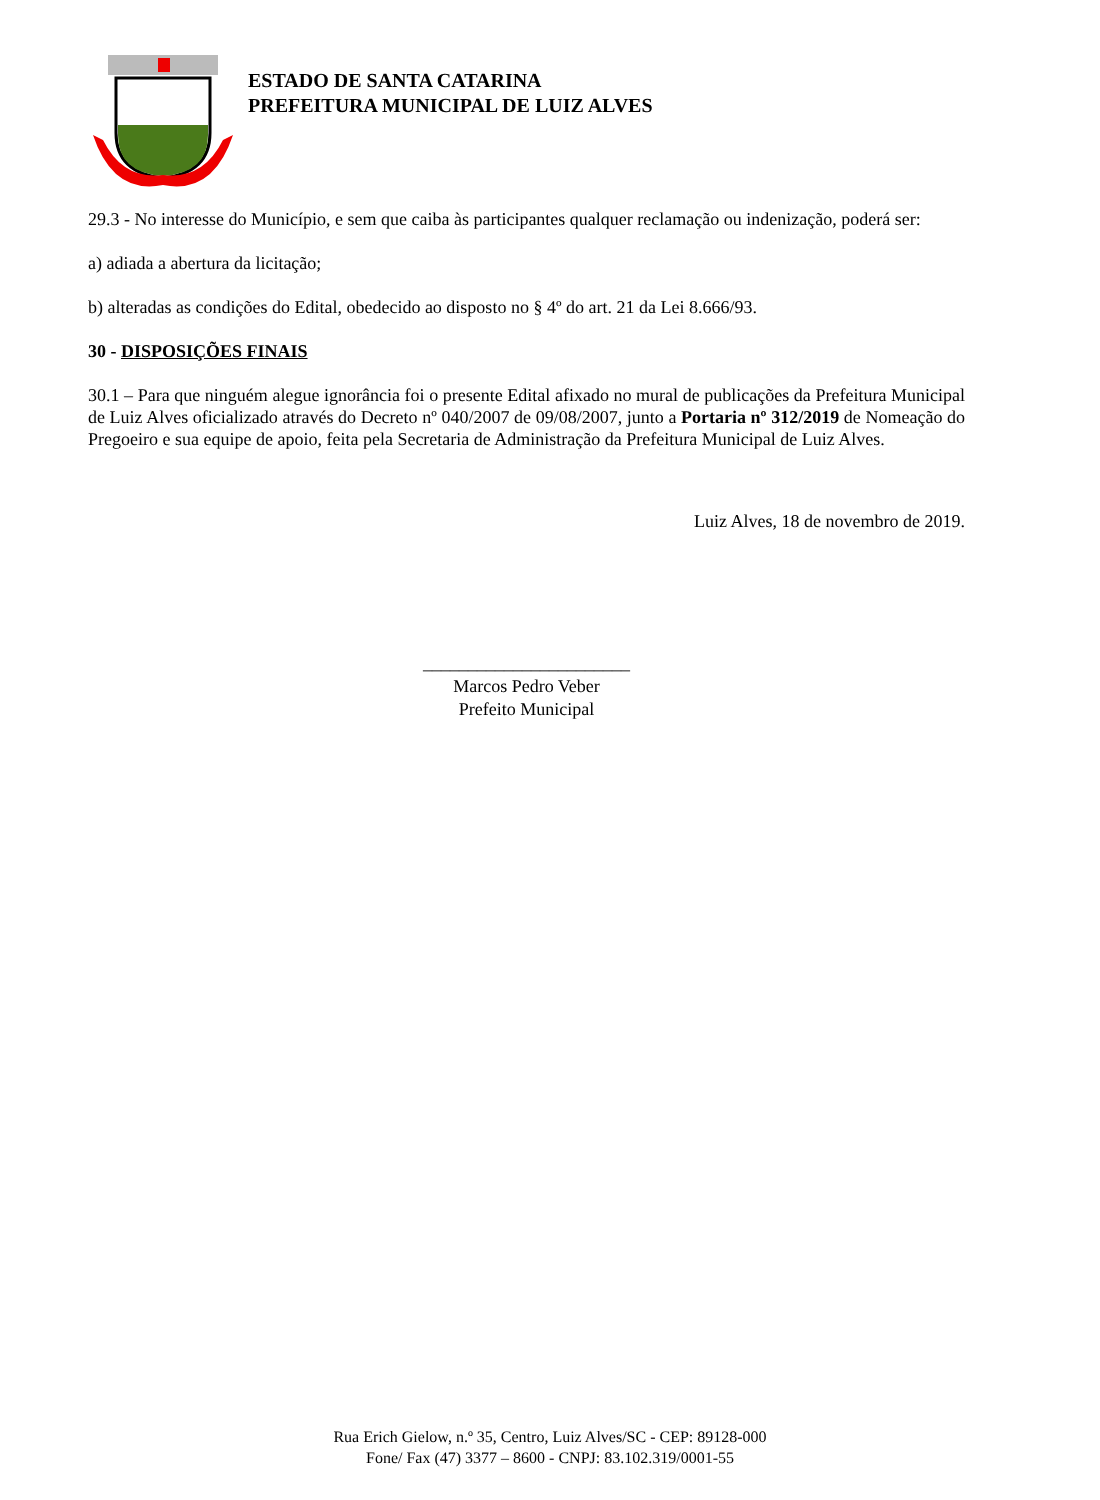ESTADO DE SANTA CATARINA
PREFEITURA MUNICIPAL DE LUIZ ALVES
29.3 - No interesse do Município, e sem que caiba às participantes qualquer reclamação ou indenização, poderá ser:
a) adiada a abertura da licitação;
b) alteradas as condições do Edital, obedecido ao disposto no § 4º do art. 21 da Lei 8.666/93.
30 - DISPOSIÇÕES FINAIS
30.1 – Para que ninguém alegue ignorância foi o presente Edital afixado no mural de publicações da Prefeitura Municipal de Luiz Alves oficializado através do Decreto nº 040/2007 de 09/08/2007, junto a Portaria nº 312/2019 de Nomeação do Pregoeiro e sua equipe de apoio, feita pela Secretaria de Administração da Prefeitura Municipal de Luiz Alves.
Luiz Alves, 18 de novembro de 2019.
_______________________
Marcos Pedro Veber
Prefeito Municipal
Rua Erich Gielow, n.º 35, Centro, Luiz Alves/SC - CEP: 89128-000
Fone/ Fax (47) 3377 – 8600 - CNPJ: 83.102.319/0001-55